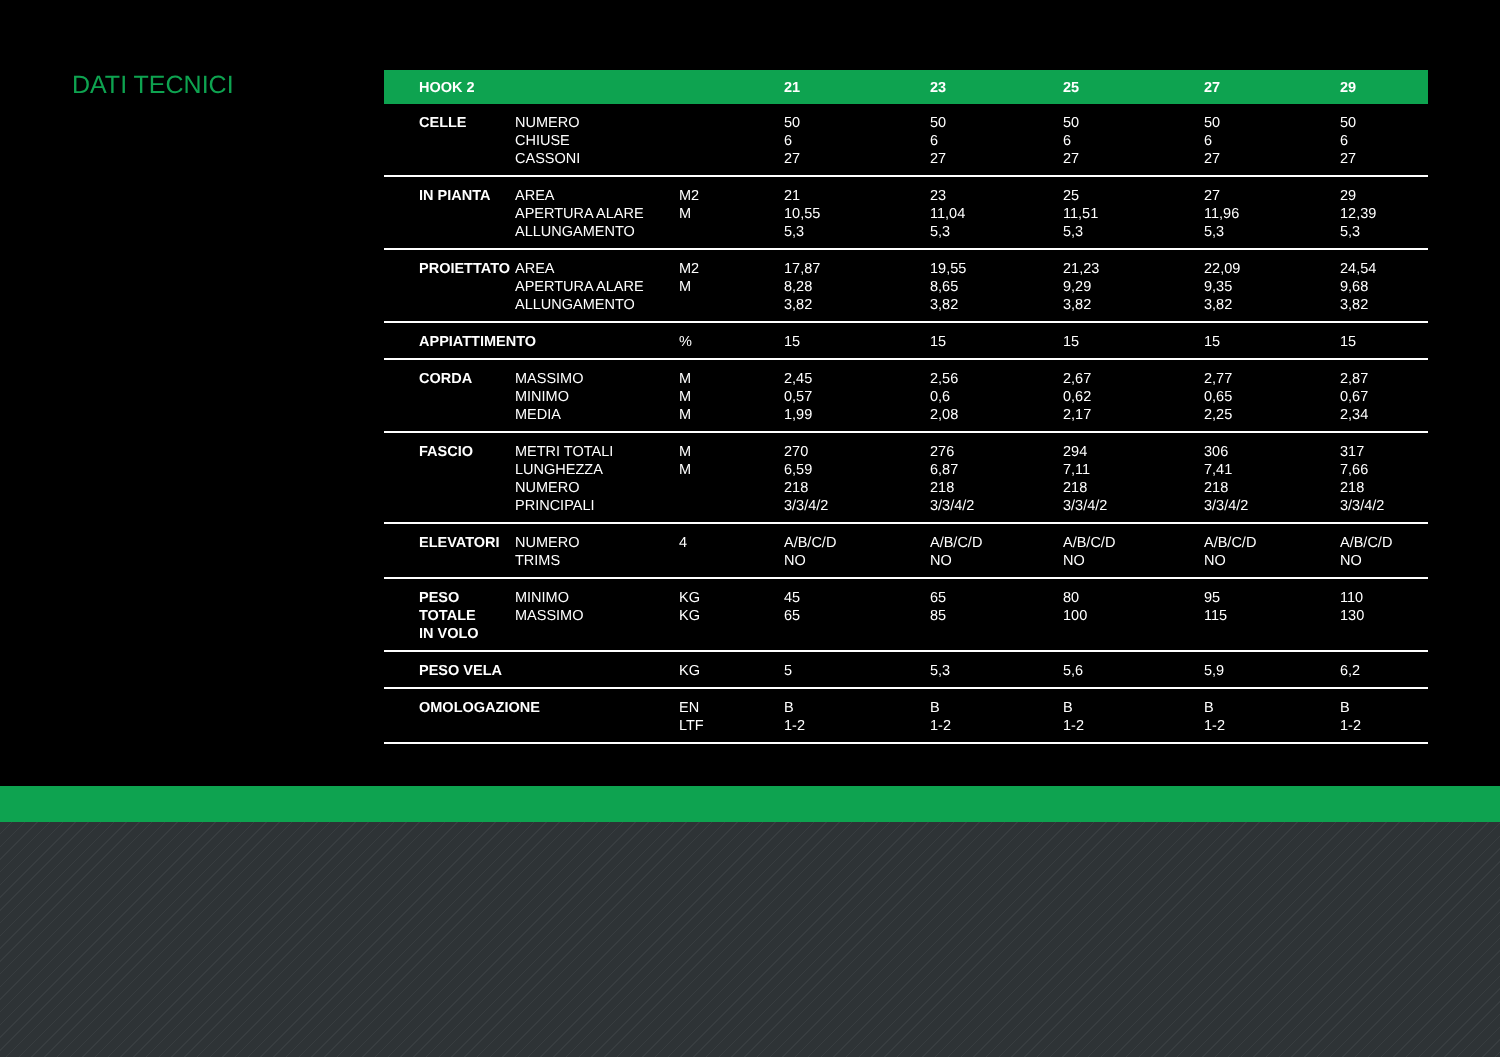DATI TECNICI
| HOOK 2 | | | 21 | 23 | 25 | 27 | 29 |
| --- | --- | --- | --- | --- | --- | --- | --- |
| CELLE | NUMERO CHIUSE CASSONI | | 50 6 27 | 50 6 27 | 50 6 27 | 50 6 27 | 50 6 27 |
| IN PIANTA | AREA APERTURA ALARE ALLUNGAMENTO | M2 M | 21 10,55 5,3 | 23 11,04 5,3 | 25 11,51 5,3 | 27 11,96 5,3 | 29 12,39 5,3 |
| PROIETTATO | AREA APERTURA ALARE ALLUNGAMENTO | M2 M | 17,87 8,28 3,82 | 19,55 8,65 3,82 | 21,23 9,29 3,82 | 22,09 9,35 3,82 | 24,54 9,68 3,82 |
| APPIATTIMENTO | | % | 15 | 15 | 15 | 15 | 15 |
| CORDA | MASSIMO MINIMO MEDIA | M M M | 2,45 0,57 1,99 | 2,56 0,6 2,08 | 2,67 0,62 2,17 | 2,77 0,65 2,25 | 2,87 0,67 2,34 |
| FASCIO | METRI TOTALI LUNGHEZZA NUMERO PRINCIPALI | M M | 270 6,59 218 3/3/4/2 | 276 6,87 218 3/3/4/2 | 294 7,11 218 3/3/4/2 | 306 7,41 218 3/3/4/2 | 317 7,66 218 3/3/4/2 |
| ELEVATORI | NUMERO TRIMS | 4 | A/B/C/D NO | A/B/C/D NO | A/B/C/D NO | A/B/C/D NO | A/B/C/D NO |
| PESO TOTALE IN VOLO | MINIMO MASSIMO | KG KG | 45 65 | 65 85 | 80 100 | 95 115 | 110 130 |
| PESO VELA | | KG | 5 | 5,3 | 5,6 | 5,9 | 6,2 |
| OMOLOGAZIONE | | EN LTF | B 1-2 | B 1-2 | B 1-2 | B 1-2 | B 1-2 |